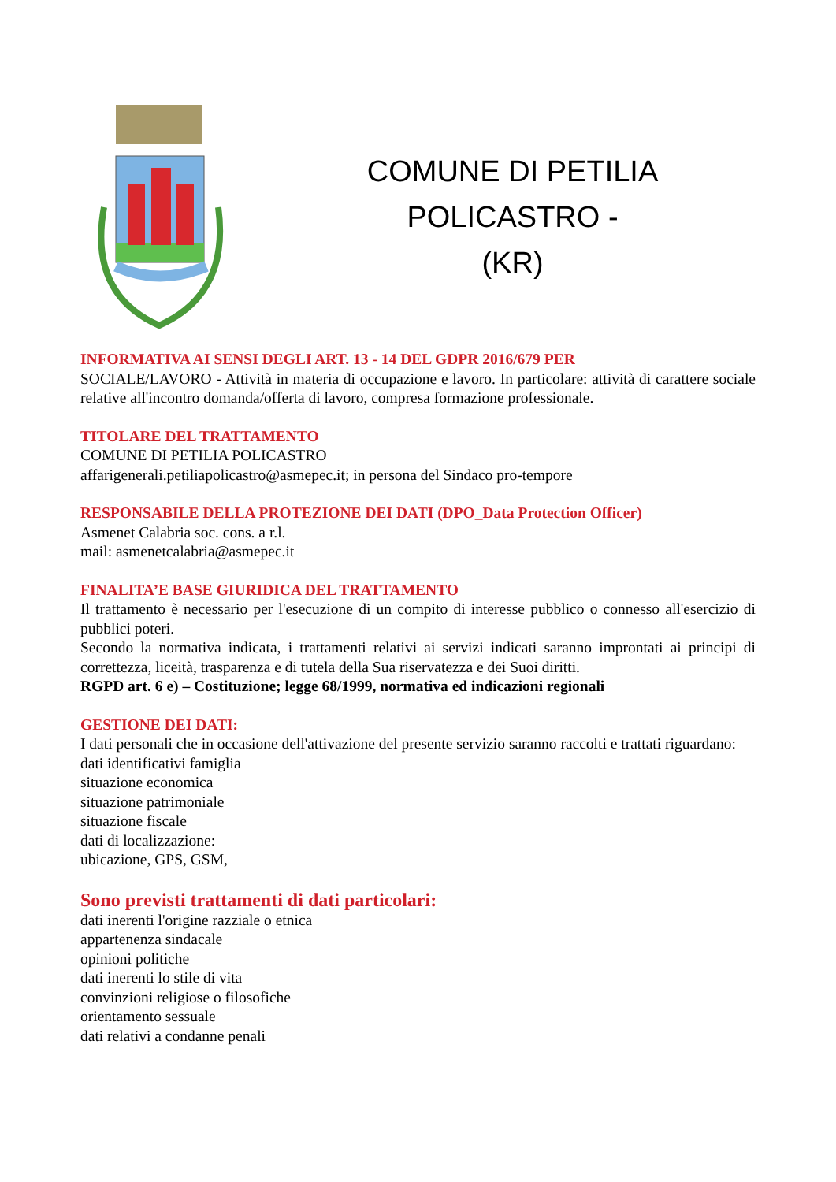COMUNE DI PETILIA POLICASTRO -
(KR)
INFORMATIVA AI SENSI DEGLI ART. 13 - 14 DEL GDPR 2016/679 PER
SOCIALE/LAVORO - Attività in materia di occupazione e lavoro. In particolare: attività di carattere sociale relative all'incontro domanda/offerta di lavoro, compresa formazione professionale.
TITOLARE DEL TRATTAMENTO
COMUNE DI PETILIA POLICASTRO
affarigenerali.petiliapolicastro@asmepec.it; in persona del Sindaco pro-tempore
RESPONSABILE DELLA PROTEZIONE DEI DATI (DPO_Data Protection Officer)
Asmenet Calabria soc. cons. a r.l.
mail: asmenetcalabria@asmepec.it
FINALITA’E BASE GIURIDICA DEL TRATTAMENTO
Il trattamento è necessario per l'esecuzione di un compito di interesse pubblico o connesso all'esercizio di pubblici poteri.
Secondo la normativa indicata, i trattamenti relativi ai servizi indicati saranno improntati ai principi di correttezza, liceità, trasparenza e di tutela della Sua riservatezza e dei Suoi diritti.
RGPD art. 6 e) – Costituzione; legge 68/1999, normativa ed indicazioni regionali
GESTIONE DEI DATI:
I dati personali che in occasione dell'attivazione del presente servizio saranno raccolti e trattati riguardano:
dati identificativi famiglia
situazione economica
situazione patrimoniale
situazione fiscale
dati di localizzazione:
ubicazione, GPS, GSM,
Sono previsti trattamenti di dati particolari:
dati inerenti l'origine razziale o etnica
appartenenza sindacale
opinioni politiche
dati inerenti lo stile di vita
convinzioni religiose o filosofiche
orientamento sessuale
dati relativi a condanne penali